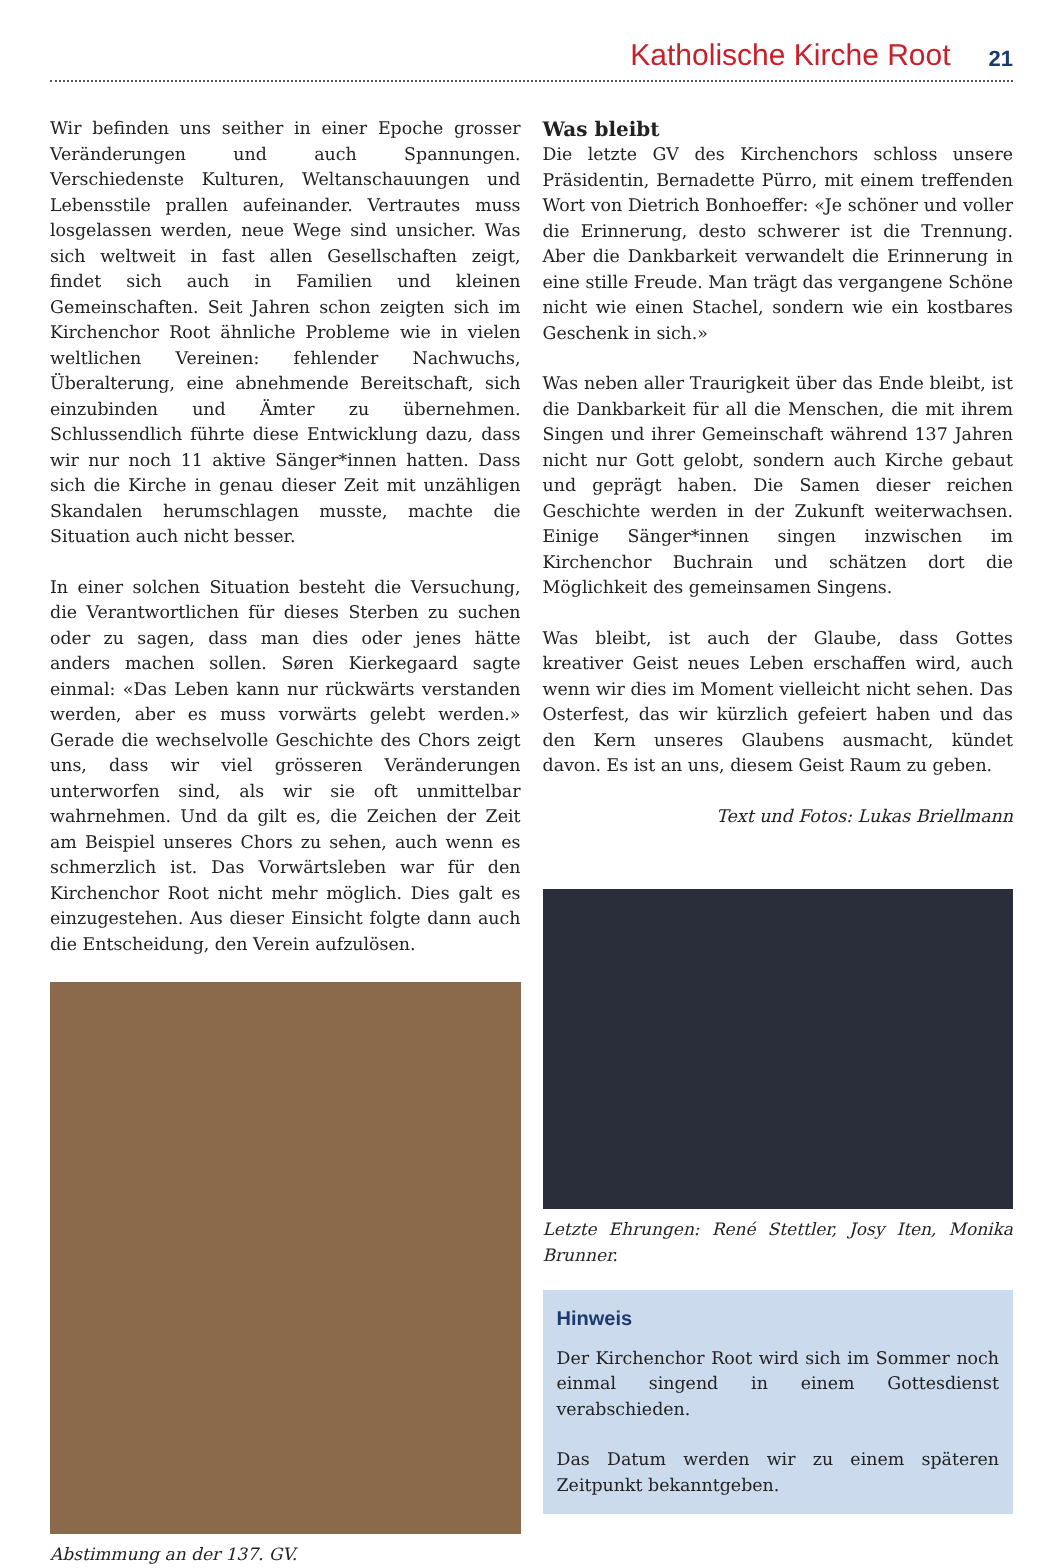Katholische Kirche Root 21
Wir befinden uns seither in einer Epoche grosser Veränderungen und auch Spannungen. Verschiedenste Kulturen, Weltanschauungen und Lebensstile prallen aufeinander. Vertrautes muss losgelassen werden, neue Wege sind unsicher. Was sich weltweit in fast allen Gesellschaften zeigt, findet sich auch in Familien und kleinen Gemeinschaften. Seit Jahren schon zeigten sich im Kirchenchor Root ähnliche Probleme wie in vielen weltlichen Vereinen: fehlender Nachwuchs, Überalterung, eine abnehmende Bereitschaft, sich einzubinden und Ämter zu übernehmen. Schlussendlich führte diese Entwicklung dazu, dass wir nur noch 11 aktive Sänger*innen hatten. Dass sich die Kirche in genau dieser Zeit mit unzähligen Skandalen herumschlagen musste, machte die Situation auch nicht besser.
In einer solchen Situation besteht die Versuchung, die Verantwortlichen für dieses Sterben zu suchen oder zu sagen, dass man dies oder jenes hätte anders machen sollen. Søren Kierkegaard sagte einmal: «Das Leben kann nur rückwärts verstanden werden, aber es muss vorwärts gelebt werden.» Gerade die wechselvolle Geschichte des Chors zeigt uns, dass wir viel grösseren Veränderungen unterworfen sind, als wir sie oft unmittelbar wahrnehmen. Und da gilt es, die Zeichen der Zeit am Beispiel unseres Chors zu sehen, auch wenn es schmerzlich ist. Das Vorwärtsleben war für den Kirchenchor Root nicht mehr möglich. Dies galt es einzugestehen. Aus dieser Einsicht folgte dann auch die Entscheidung, den Verein aufzulösen.
Abstimmung an der 137. GV.
Was bleibt
Die letzte GV des Kirchenchors schloss unsere Präsidentin, Bernadette Pürro, mit einem treffenden Wort von Dietrich Bonhoeffer: «Je schöner und voller die Erinnerung, desto schwerer ist die Trennung. Aber die Dankbarkeit verwandelt die Erinnerung in eine stille Freude. Man trägt das vergangene Schöne nicht wie einen Stachel, sondern wie ein kostbares Geschenk in sich.»
Was neben aller Traurigkeit über das Ende bleibt, ist die Dankbarkeit für all die Menschen, die mit ihrem Singen und ihrer Gemeinschaft während 137 Jahren nicht nur Gott gelobt, sondern auch Kirche gebaut und geprägt haben. Die Samen dieser reichen Geschichte werden in der Zukunft weiterwachsen. Einige Sänger*innen singen inzwischen im Kirchenchor Buchrain und schätzen dort die Möglichkeit des gemeinsamen Singens.
Was bleibt, ist auch der Glaube, dass Gottes kreativer Geist neues Leben erschaffen wird, auch wenn wir dies im Moment vielleicht nicht sehen. Das Osterfest, das wir kürzlich gefeiert haben und das den Kern unseres Glaubens ausmacht, kündet davon. Es ist an uns, diesem Geist Raum zu geben.
Text und Fotos: Lukas Briellmann
Letzte Ehrungen: René Stettler, Josy Iten, Monika Brunner.
Hinweis
Der Kirchenchor Root wird sich im Sommer noch einmal singend in einem Gottesdienst verabschieden.
Das Datum werden wir zu einem späteren Zeitpunkt bekanntgeben.